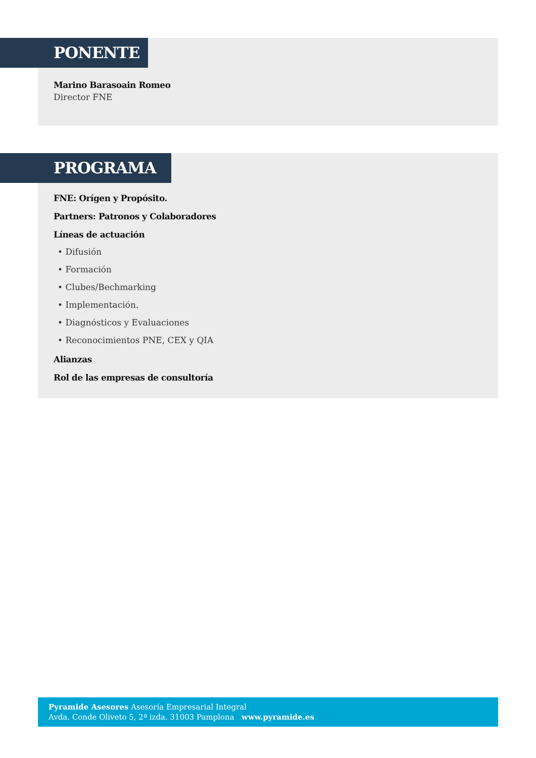PONENTE
Marino Barasoain Romeo
Director FNE
PROGRAMA
FNE: Orígen y Propósito.
Partners: Patronos y Colaboradores
Líneas de actuación
• Difusión
• Formación
• Clubes/Bechmarking
• Implementación.
• Diagnósticos y Evaluaciones
• Reconocimientos PNE, CEX y QIA
Alianzas
Rol de las empresas de consultoría
Pyramide Asesores Asesoría Empresarial Integral
Avda. Conde Oliveto 5, 2ª izda. 31003 Pamplona www.pyramide.es